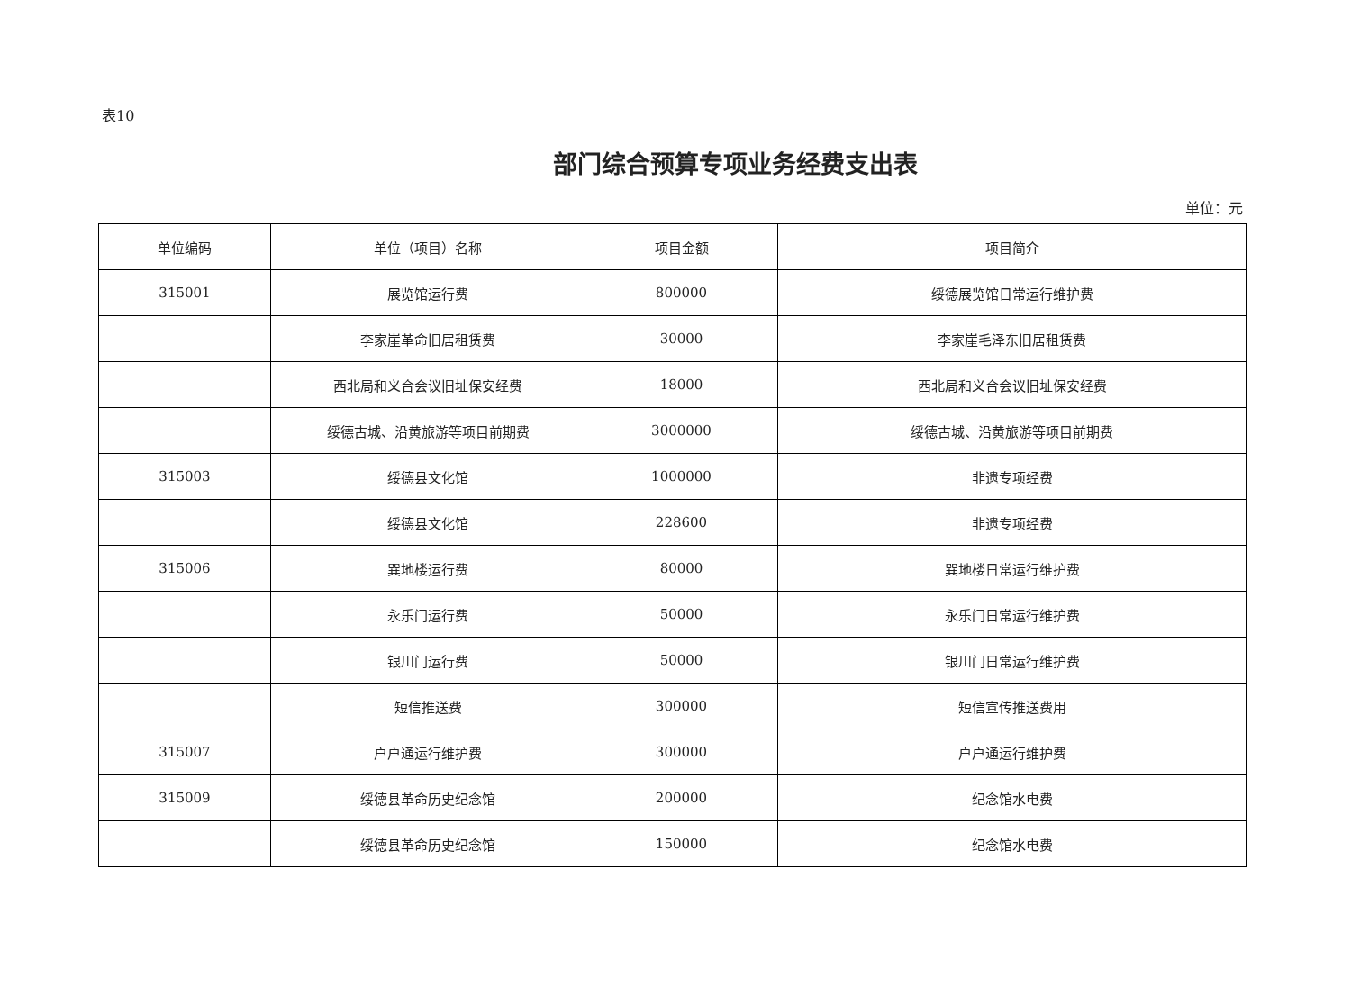表10
部门综合预算专项业务经费支出表
单位：元
| 单位编码 | 单位（项目）名称 | 项目金额 | 项目简介 |
| --- | --- | --- | --- |
| 315001 | 展览馆运行费 | 800000 | 绥德展览馆日常运行维护费 |
| | 李家崖革命旧居租赁费 | 30000 | 李家崖毛泽东旧居租赁费 |
| | 西北局和义合会议旧址保安经费 | 18000 | 西北局和义合会议旧址保安经费 |
| | 绥德古城、沿黄旅游等项目前期费 | 3000000 | 绥德古城、沿黄旅游等项目前期费 |
| 315003 | 绥德县文化馆 | 1000000 | 非遗专项经费 |
| | 绥德县文化馆 | 228600 | 非遗专项经费 |
| 315006 | 巽地楼运行费 | 80000 | 巽地楼日常运行维护费 |
| | 永乐门运行费 | 50000 | 永乐门日常运行维护费 |
| | 银川门运行费 | 50000 | 银川门日常运行维护费 |
| | 短信推送费 | 300000 | 短信宣传推送费用 |
| 315007 | 户户通运行维护费 | 300000 | 户户通运行维护费 |
| 315009 | 绥德县革命历史纪念馆 | 200000 | 纪念馆水电费 |
| | 绥德县革命历史纪念馆 | 150000 | 纪念馆水电费 |